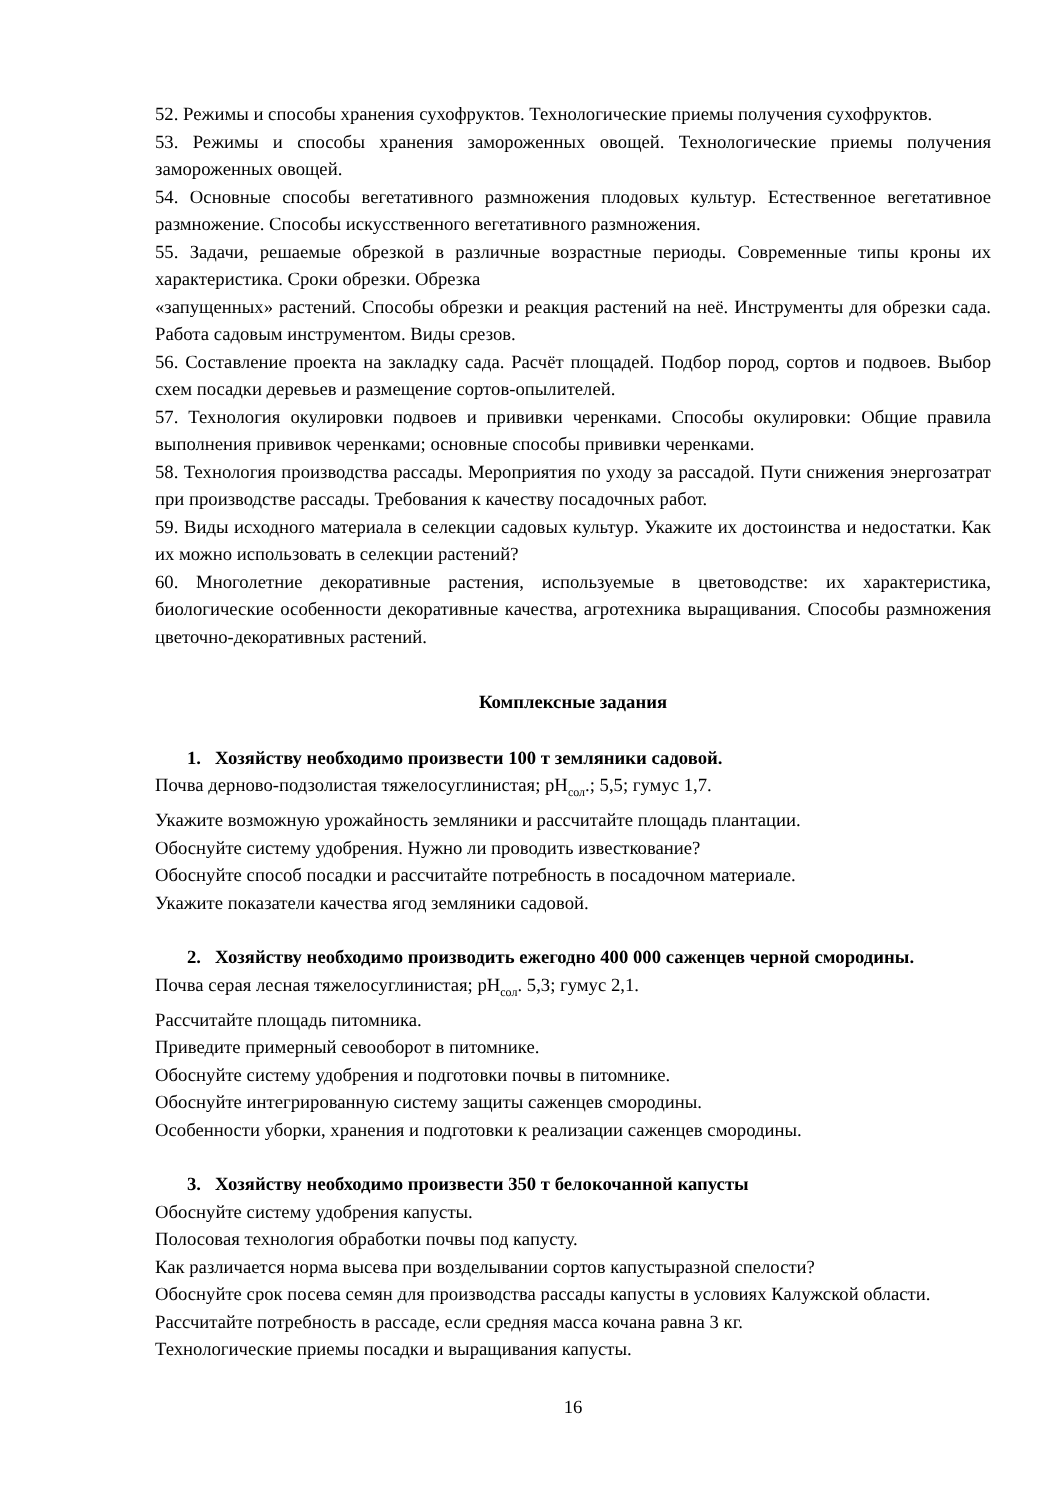52. Режимы и способы хранения сухофруктов. Технологические приемы получения сухофруктов.
53. Режимы и способы хранения замороженных овощей. Технологические приемы получения замороженных овощей.
54. Основные способы вегетативного размножения плодовых культур. Естественное вегетативное размножение. Способы искусственного вегетативного размножения.
55. Задачи, решаемые обрезкой в различные возрастные периоды. Современные типы кроны их характеристика. Сроки обрезки. Обрезка
«запущенных» растений. Способы обрезки и реакция растений на неё. Инструменты для обрезки сада. Работа садовым инструментом. Виды срезов.
56. Составление проекта на закладку сада. Расчёт площадей. Подбор пород, сортов и подвоев. Выбор схем посадки деревьев и размещение сортов-опылителей.
57. Технология окулировки подвоев и прививки черенками. Способы окулировки: Общие правила выполнения прививок черенками; основные способы прививки черенками.
58. Технология производства рассады. Мероприятия по уходу за рассадой. Пути снижения энергозатрат при производстве рассады. Требования к качеству посадочных работ.
59. Виды исходного материала в селекции садовых культур. Укажите их достоинства и недостатки. Как их можно использовать в селекции растений?
60. Многолетние декоративные растения, используемые в цветоводстве: их характеристика, биологические особенности декоративные качества, агротехника выращивания. Способы размножения цветочно-декоративных растений.
Комплексные задания
1. Хозяйству необходимо произвести 100 т земляники садовой.
Почва дерново-подзолистая тяжелосуглинистая; pH<sub>сол</sub>.; 5,5; гумус 1,7.
Укажите возможную урожайность земляники и рассчитайте площадь плантации.
Обоснуйте систему удобрения. Нужно ли проводить известкование?
Обоснуйте способ посадки и рассчитайте потребность в посадочном материале.
Укажите показатели качества ягод земляники садовой.
2. Хозяйству необходимо производить ежегодно 400 000 саженцев черной смородины.
Почва серая лесная тяжелосуглинистая; pH<sub>сол</sub>. 5,3; гумус 2,1.
Рассчитайте площадь питомника.
Приведите примерный севооборот в питомнике.
Обоснуйте систему удобрения и подготовки почвы в питомнике.
Обоснуйте интегрированную систему защиты саженцев смородины.
Особенности уборки, хранения и подготовки к реализации саженцев смородины.
3. Хозяйству необходимо произвести 350 т белокочанной капусты
Обоснуйте систему удобрения капусты.
Полосовая технология обработки почвы под капусту.
Как различается норма высева при возделывании сортов капустыразной спелости?
Обоснуйте срок посева семян для производства рассады капусты в условиях Калужской области.
Рассчитайте потребность в рассаде, если средняя масса кочана равна 3 кг.
Технологические приемы посадки и выращивания капусты.
16